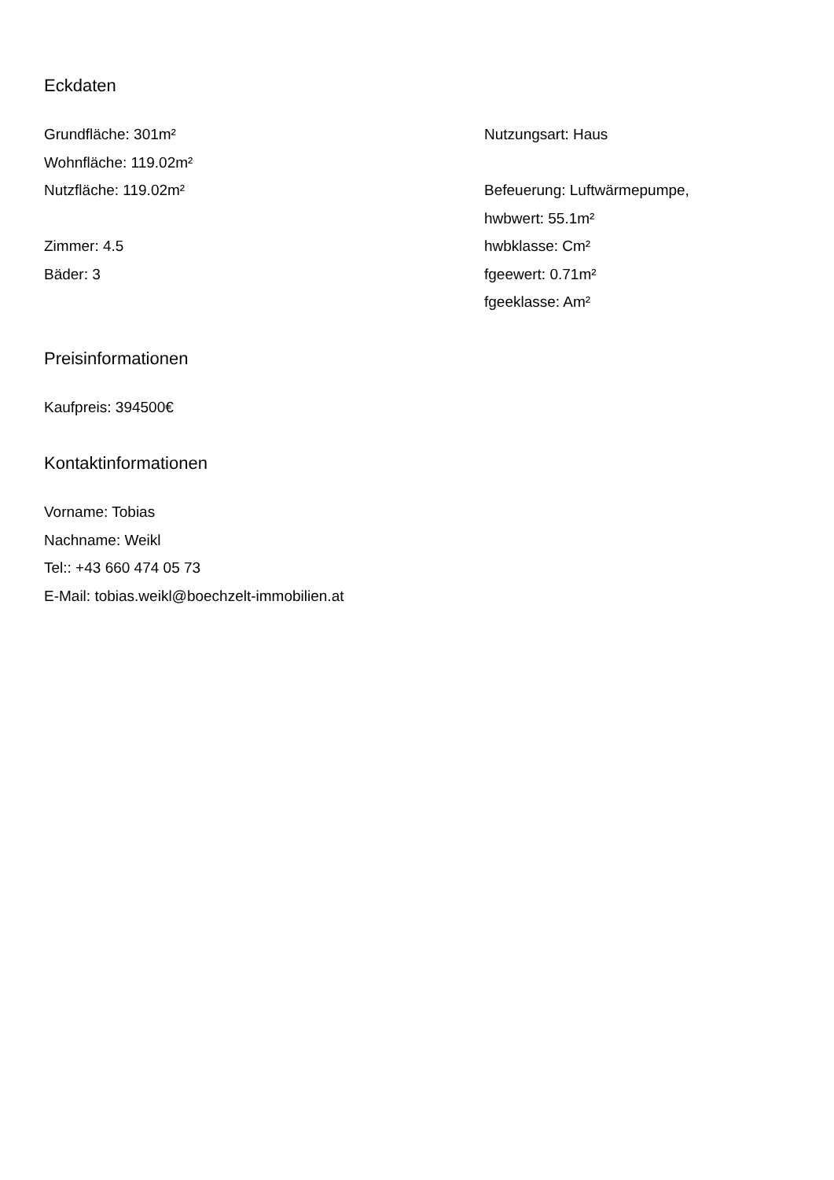Eckdaten
Grundfläche: 301m²
Wohnfläche: 119.02m²
Nutzfläche: 119.02m²
Zimmer: 4.5
Bäder: 3
Nutzungsart: Haus
Befeuerung: Luftwärmepumpe,
hwbwert: 55.1m²
hwbklasse: Cm²
fgeewert: 0.71m²
fgeeklasse: Am²
Preisinformationen
Kaufpreis: 394500€
Kontaktinformationen
Vorname: Tobias
Nachname: Weikl
Tel:: +43 660 474 05 73
E-Mail: tobias.weikl@boechzelt-immobilien.at